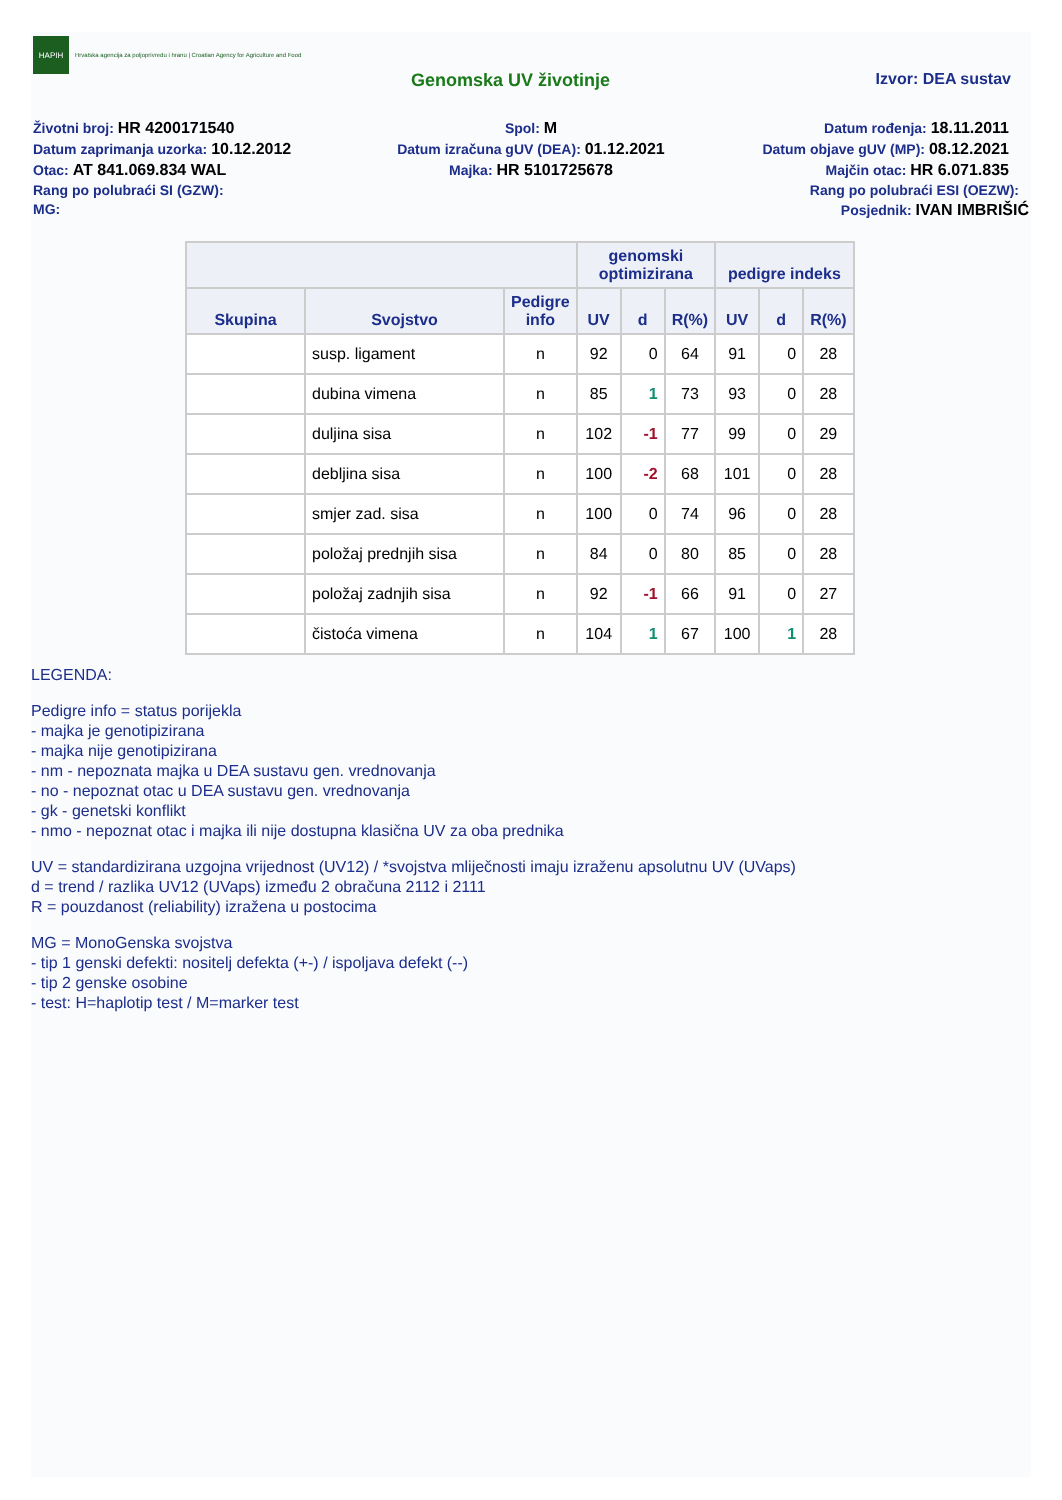HAPIH
Hrvatska agencija za poljoprivredu i hranu | Croatian Agency for Agriculture and Food
Genomska UV životinje Izvor: DEA sustav
Životni broj: HR 4200171540
Spol: M
Datum rođenja: 18.11.2011
Datum zaprimanja uzorka: 10.12.2012
Datum izračuna gUV (DEA): 01.12.2021
Datum objave gUV (MP): 08.12.2021
Otac: AT 841.069.834 WAL
Majka: HR 5101725678
Majčin otac: HR 6.071.835
Rang po polubraći SI (GZW):
Rang po polubraći ESI (OEZW):
MG:
Posjednik: IVAN IMBRIŠIĆ
| | | | genomski optimizirana | | | pedigre indeks | | |
| --- | --- | --- | --- | --- | --- | --- | --- | --- |
| Skupina | Svojstvo | Pedigre info | UV | d | R(%) | UV | d | R(%) |
| | susp. ligament | n | 92 | 0 | 64 | 91 | 0 | 28 |
| | dubina vimena | n | 85 | 1 | 73 | 93 | 0 | 28 |
| | duljina sisa | n | 102 | -1 | 77 | 99 | 0 | 29 |
| | debljina sisa | n | 100 | -2 | 68 | 101 | 0 | 28 |
| | smjer zad. sisa | n | 100 | 0 | 74 | 96 | 0 | 28 |
| | položaj prednjih sisa | n | 84 | 0 | 80 | 85 | 0 | 28 |
| | položaj zadnjih sisa | n | 92 | -1 | 66 | 91 | 0 | 27 |
| | čistoća vimena | n | 104 | 1 | 67 | 100 | 1 | 28 |
LEGENDA:
Pedigre info = status porijekla
- majka je genotipizirana
- majka nije genotipizirana
- nm - nepoznata majka u DEA sustavu gen. vrednovanja
- no - nepoznat otac u DEA sustavu gen. vrednovanja
- gk - genetski konflikt
- nmo - nepoznat otac i majka ili nije dostupna klasična UV za oba prednika
UV = standardizirana uzgojna vrijednost (UV12) / *svojstva mliječnosti imaju izraženu apsolutnu UV (UVaps)
d = trend / razlika UV12 (UVaps) između 2 obračuna 2112 i 2111
R = pouzdanost (reliability) izražena u postocima
MG = MonoGenska svojstva
- tip 1 genski defekti: nositelj defekta (+-) / ispoljava defekt (--)
- tip 2 genske osobine
- test: H=haplotip test / M=marker test